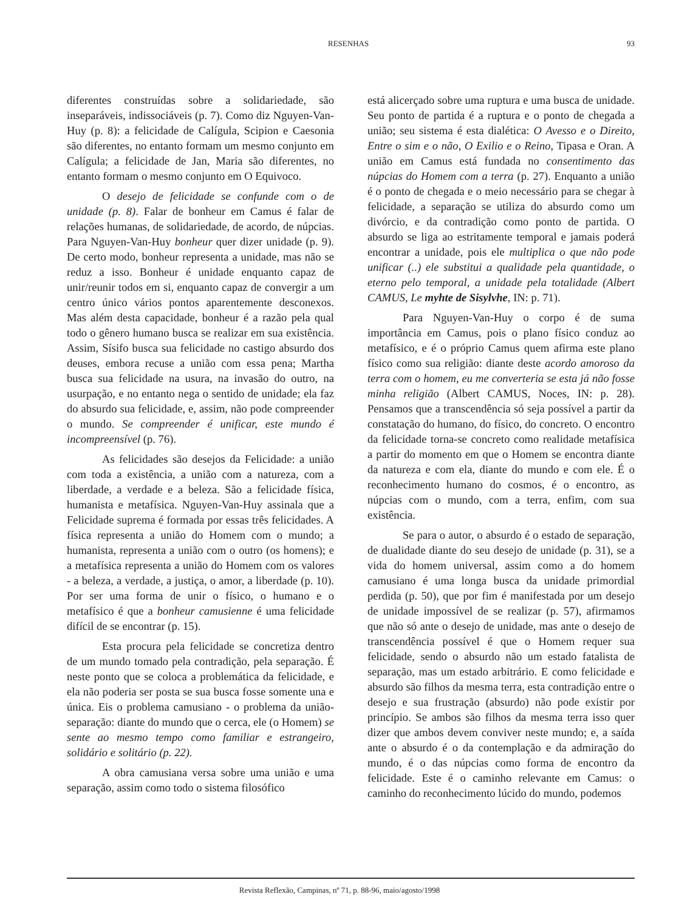RESENHAS 93
diferentes construídas sobre a solidariedade, são inseparáveis, indissociáveis (p. 7). Como diz Nguyen-Van-Huy (p. 8): a felicidade de Calígula, Scipion e Caesonia são diferentes, no entanto formam um mesmo conjunto em Calígula; a felicidade de Jan, Maria são diferentes, no entanto formam o mesmo conjunto em O Equivoco.
O desejo de felicidade se confunde com o de unidade (p. 8). Falar de bonheur em Camus é falar de relações humanas, de solidariedade, de acordo, de núpcias. Para Nguyen-Van-Huy bonheur quer dizer unidade (p. 9). De certo modo, bonheur representa a unidade, mas não se reduz a isso. Bonheur é unidade enquanto capaz de unir/reunir todos em si, enquanto capaz de convergir a um centro único vários pontos aparentemente desconexos. Mas além desta capacidade, bonheur é a razão pela qual todo o gênero humano busca se realizar em sua existência. Assim, Sísifo busca sua felicidade no castigo absurdo dos deuses, embora recuse a união com essa pena; Martha busca sua felicidade na usura, na invasão do outro, na usurpação, e no entanto nega o sentido de unidade; ela faz do absurdo sua felicidade, e, assim, não pode compreender o mundo. Se compreender é unificar, este mundo é incompreensível (p. 76).
As felicidades são desejos da Felicidade: a união com toda a existência, a união com a natureza, com a liberdade, a verdade e a beleza. São a felicidade física, humanista e metafísica. Nguyen-Van-Huy assinala que a Felicidade suprema é formada por essas três felicidades. A física representa a união do Homem com o mundo; a humanista, representa a união com o outro (os homens); e a metafísica representa a união do Homem com os valores - a beleza, a verdade, a justiça, o amor, a liberdade (p. 10). Por ser uma forma de unir o físico, o humano e o metafísico é que a bonheur camusienne é uma felicidade difícil de se encontrar (p. 15).
Esta procura pela felicidade se concretiza dentro de um mundo tomado pela contradição, pela separação. É neste ponto que se coloca a problemática da felicidade, e ela não poderia ser posta se sua busca fosse somente una e única. Eis o problema camusiano - o problema da união-separação: diante do mundo que o cerca, ele (o Homem) se sente ao mesmo tempo como familiar e estrangeiro, solidário e solitário (p. 22).
A obra camusiana versa sobre uma união e uma separação, assim como todo o sistema filosófico
está alicerçado sobre uma ruptura e uma busca de unidade. Seu ponto de partida é a ruptura e o ponto de chegada a união; seu sistema é esta dialética: O Avesso e o Direito, Entre o sim e o não, O Exilio e o Reino, Tipasa e Oran. A união em Camus está fundada no consentimento das núpcias do Homem com a terra (p. 27). Enquanto a união é o ponto de chegada e o meio necessário para se chegar à felicidade, a separação se utiliza do absurdo como um divórcio, e da contradição como ponto de partida. O absurdo se liga ao estritamente temporal e jamais poderá encontrar a unidade, pois ele multiplica o que não pode unificar (..) ele substitui a qualidade pela quantidade, o eterno pelo temporal, a unidade pela totalidade (Albert CAMUS, Le myhte de Sisylvhe, IN: p. 71).
Para Nguyen-Van-Huy o corpo é de suma importância em Camus, pois o plano físico conduz ao metafísico, e é o próprio Camus quem afirma este plano físico como sua religião: diante deste acordo amoroso da terra com o homem, eu me converteria se esta já não fosse minha religião (Albert CAMUS, Noces, IN: p. 28). Pensamos que a transcendência só seja possível a partir da constatação do humano, do físico, do concreto. O encontro da felicidade torna-se concreto como realidade metafísica a partir do momento em que o Homem se encontra diante da natureza e com ela, diante do mundo e com ele. É o reconhecimento humano do cosmos, é o encontro, as núpcias com o mundo, com a terra, enfim, com sua existência.
Se para o autor, o absurdo é o estado de separação, de dualidade diante do seu desejo de unidade (p. 31), se a vida do homem universal, assim como a do homem camusiano é uma longa busca da unidade primordial perdida (p. 50), que por fim é manifestada por um desejo de unidade impossível de se realizar (p. 57), afirmamos que não só ante o desejo de unidade, mas ante o desejo de transcendência possível é que o Homem requer sua felicidade, sendo o absurdo não um estado fatalista de separação, mas um estado arbitrário. E como felicidade e absurdo são filhos da mesma terra, esta contradição entre o desejo e sua frustração (absurdo) não pode existir por princípio. Se ambos são filhos da mesma terra isso quer dizer que ambos devem conviver neste mundo; e, a saída ante o absurdo é o da contemplação e da admiração do mundo, é o das núpcias como forma de encontro da felicidade. Este é o caminho relevante em Camus: o caminho do reconhecimento lúcido do mundo, podemos
Revista Reflexão, Campinas, nº 71, p. 88-96, maio/agosto/1998